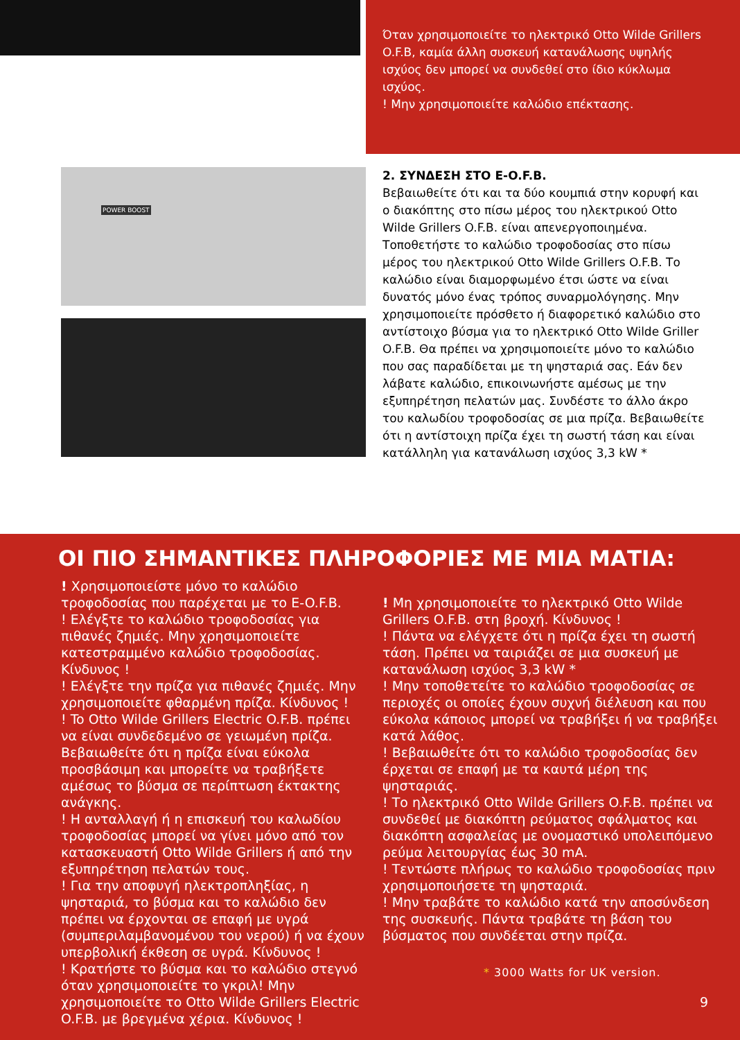Όταν χρησιμοποιείτε το ηλεκτρικό Otto Wilde Grillers O.F.B, καμία άλλη συσκευή κατανάλωσης υψηλής ισχύος δεν μπορεί να συνδεθεί στο ίδιο κύκλωμα ισχύος.
! Μην χρησιμοποιείτε καλώδιο επέκτασης.
POWER BOOST
2. ΣΥΝΔΕΣΗ ΣΤΟ E-O.F.B.
Βεβαιωθείτε ότι και τα δύο κουμπιά στην κορυφή και ο διακόπτης στο πίσω μέρος του ηλεκτρικού Otto Wilde Grillers O.F.B. είναι απενεργοποιημένα. Τοποθετήστε το καλώδιο τροφοδοσίας στο πίσω μέρος του ηλεκτρικού Otto Wilde Grillers O.F.B. Το καλώδιο είναι διαμορφωμένο έτσι ώστε να είναι δυνατός μόνο ένας τρόπος συναρμολόγησης. Μην χρησιμοποιείτε πρόσθετο ή διαφορετικό καλώδιο στο αντίστοιχο βύσμα για το ηλεκτρικό Otto Wilde Griller O.F.B. Θα πρέπει να χρησιμοποιείτε μόνο το καλώδιο που σας παραδίδεται με τη ψησταριά σας. Εάν δεν λάβατε καλώδιο, επικοινωνήστε αμέσως με την εξυπηρέτηση πελατών μας. Συνδέστε το άλλο άκρο του καλωδίου τροφοδοσίας σε μια πρίζα. Βεβαιωθείτε ότι η αντίστοιχη πρίζα έχει τη σωστή τάση και είναι κατάλληλη για κατανάλωση ισχύος 3,3 kW *
ΟΙ ΠΙΟ ΣΗΜΑΝΤΙΚΕΣ ΠΛΗΡΟΦΟΡΙΕΣ ΜΕ ΜΙΑ ΜΑΤΙΑ:
! Χρησιμοποιείστε μόνο το καλώδιο τροφοδοσίας που παρέχεται με το E-O.F.B.
! Ελέγξτε το καλώδιο τροφοδοσίας για πιθανές ζημιές. Μην χρησιμοποιείτε κατεστραμμένο καλώδιο τροφοδοσίας. Κίνδυνος !
! Ελέγξτε την πρίζα για πιθανές ζημιές. Μην χρησιμοποιείτε φθαρμένη πρίζα. Κίνδυνος !
! To Otto Wilde Grillers Electric O.F.B. πρέπει να είναι συνδεδεμένο σε γειωμένη πρίζα. Βεβαιωθείτε ότι η πρίζα είναι εύκολα προσβάσιμη και μπορείτε να τραβήξετε αμέσως το βύσμα σε περίπτωση έκτακτης ανάγκης.
! Η ανταλλαγή ή η επισκευή του καλωδίου τροφοδοσίας μπορεί να γίνει μόνο από τον κατασκευαστή Otto Wilde Grillers ή από την εξυπηρέτηση πελατών τους.
! Για την αποφυγή ηλεκτροπληξίας, η ψησταριά, το βύσμα και το καλώδιο δεν πρέπει να έρχονται σε επαφή με υγρά (συμπεριλαμβανομένου του νερού) ή να έχουν υπερβολική έκθεση σε υγρά. Κίνδυνος !
! Κρατήστε το βύσμα και το καλώδιο στεγνό όταν χρησιμοποιείτε το γκριλ! Μην χρησιμοποιείτε το Otto Wilde Grillers Electric O.F.B. με βρεγμένα χέρια. Κίνδυνος !
! Μη χρησιμοποιείτε το ηλεκτρικό Otto Wilde Grillers O.F.B. στη βροχή. Κίνδυνος !
! Πάντα να ελέγχετε ότι η πρίζα έχει τη σωστή τάση. Πρέπει να ταιριάζει σε μια συσκευή με κατανάλωση ισχύος 3,3 kW *
! Μην τοποθετείτε το καλώδιο τροφοδοσίας σε περιοχές οι οποίες έχουν συχνή διέλευση και που εύκολα κάποιος μπορεί να τραβήξει ή να τραβήξει κατά λάθος.
! Βεβαιωθείτε ότι το καλώδιο τροφοδοσίας δεν έρχεται σε επαφή με τα καυτά μέρη της ψησταριάς.
! Το ηλεκτρικό Otto Wilde Grillers O.F.B. πρέπει να συνδεθεί με διακόπτη ρεύματος σφάλματος και διακόπτη ασφαλείας με ονομαστικό υπολειπόμενο ρεύμα λειτουργίας έως 30 mA.
! Τεντώστε πλήρως το καλώδιο τροφοδοσίας πριν χρησιμοποιήσετε τη ψησταριά.
! Μην τραβάτε το καλώδιο κατά την αποσύνδεση της συσκευής. Πάντα τραβάτε τη βάση του βύσματος που συνδέεται στην πρίζα.
* 3000 Watts for UK version.
9